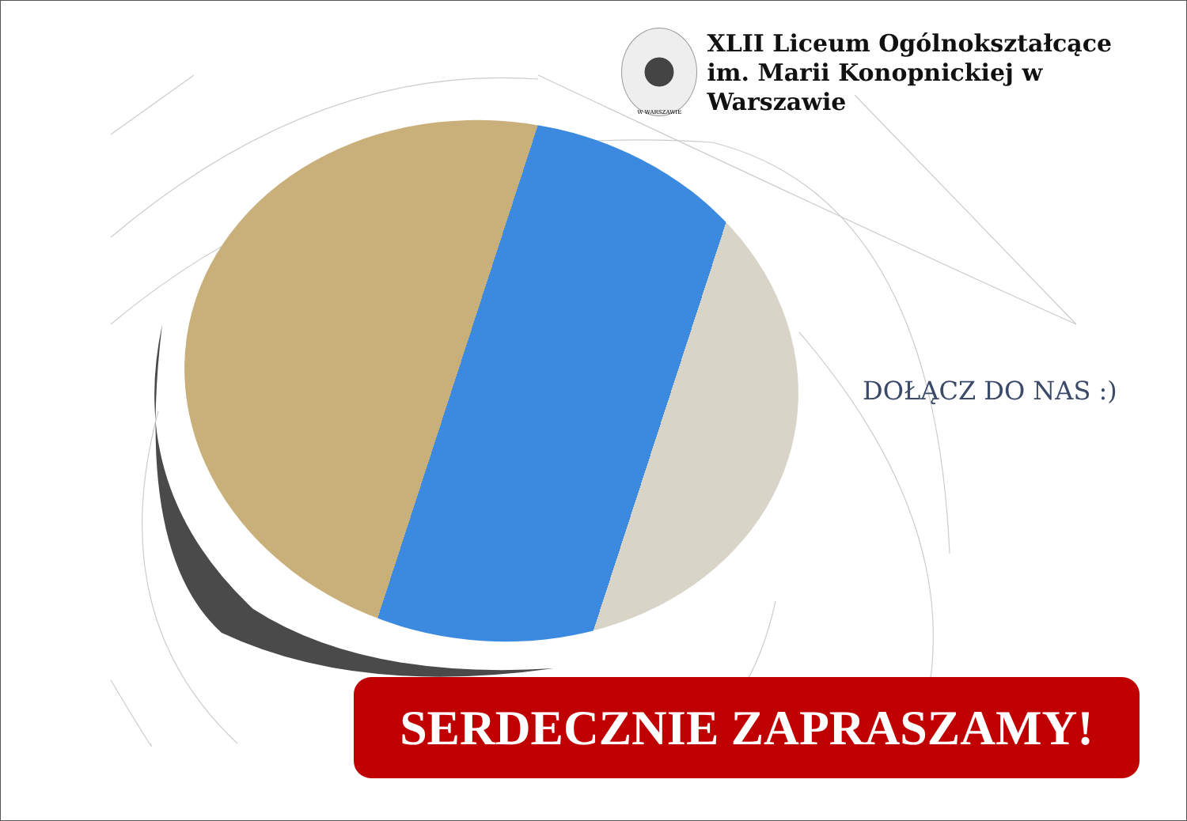W WARSZAWIE
XLII Liceum Ogólnokształcące
im. Marii Konopnickiej w Warszawie
DOŁĄCZ DO NAS :)
SERDECZNIE ZAPRASZAMY!